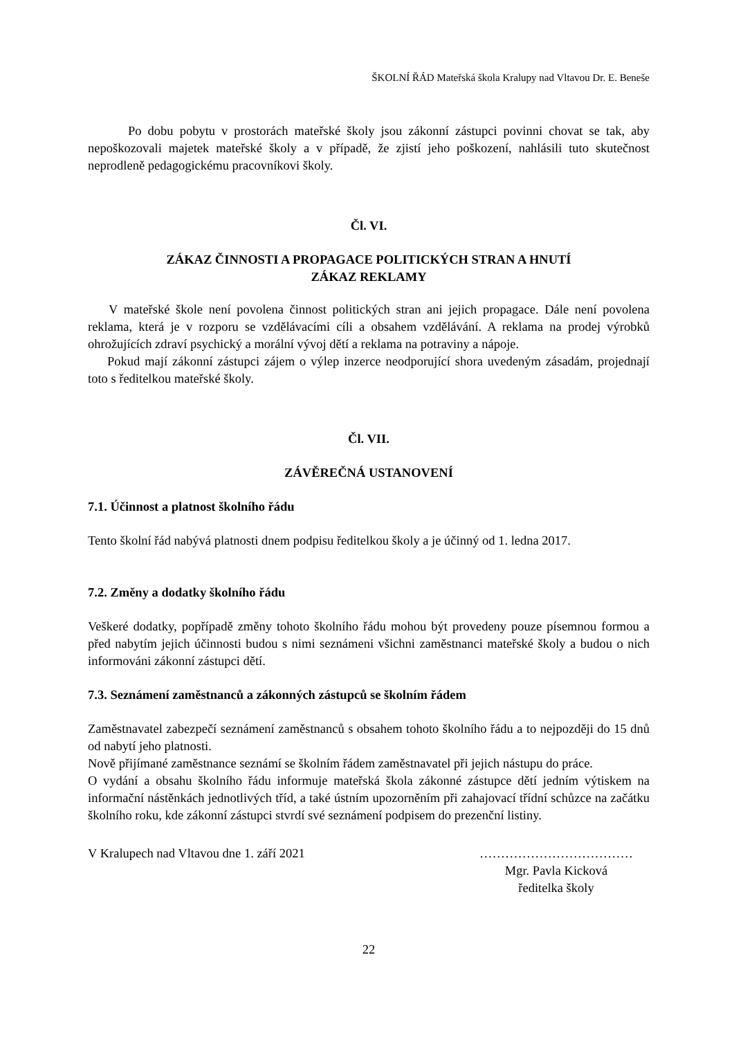ŠKOLNÍ ŘÁD Mateřská škola Kralupy nad Vltavou Dr. E. Beneše
Po dobu pobytu v prostorách mateřské školy jsou zákonní zástupci povinni chovat se tak, aby nepoškozovali majetek mateřské školy a v případě, že zjistí jeho poškození, nahlásili tuto skutečnost neprodleně pedagogickému pracovníkovi školy.
Čl. VI.
ZÁKAZ ČINNOSTI A PROPAGACE POLITICKÝCH STRAN A HNUTÍ
ZÁKAZ REKLAMY
V mateřské škole není povolena činnost politických stran ani jejich propagace. Dále není povolena reklama, která je v rozporu se vzdělávacími cíli a obsahem vzdělávání. A reklama na prodej výrobků ohrožujících zdraví psychický a morální vývoj dětí a reklama na potraviny a nápoje.
Pokud mají zákonní zástupci zájem o výlep inzerce neodporující shora uvedeným zásadám, projednají toto s ředitelkou mateřské školy.
Čl. VII.
ZÁVĚREČNÁ USTANOVENÍ
7.1. Účinnost a platnost školního řádu
Tento školní řád nabývá platnosti dnem podpisu ředitelkou školy a je účinný od 1. ledna 2017.
7.2. Změny a dodatky školního řádu
Veškeré dodatky, popřípadě změny tohoto školního řádu mohou být provedeny pouze písemnou formou a před nabytím jejich účinnosti budou s nimi seznámeni všichni zaměstnanci mateřské školy a budou o nich informováni zákonní zástupci dětí.
7.3. Seznámení zaměstnanců a zákonných zástupců se školním řádem
Zaměstnavatel zabezpečí seznámení zaměstnanců s obsahem tohoto školního řádu a to nejpozději do 15 dnů od nabytí jeho platnosti.
Nově přijímané zaměstnance seznámí se školním řádem zaměstnavatel při jejich nástupu do práce.
O vydání a obsahu školního řádu informuje mateřská škola zákonné zástupce dětí jedním výtiskem na informační nástěnkách jednotlivých tříd, a také ústním upozorněním při zahajovací třídní schůzce na začátku školního roku, kde zákonní zástupci stvrdí své seznámení podpisem do prezenční listiny.
V Kralupech nad Vltavou dne 1. září 2021
………………………………
Mgr. Pavla Kicková
ředitelka školy
22